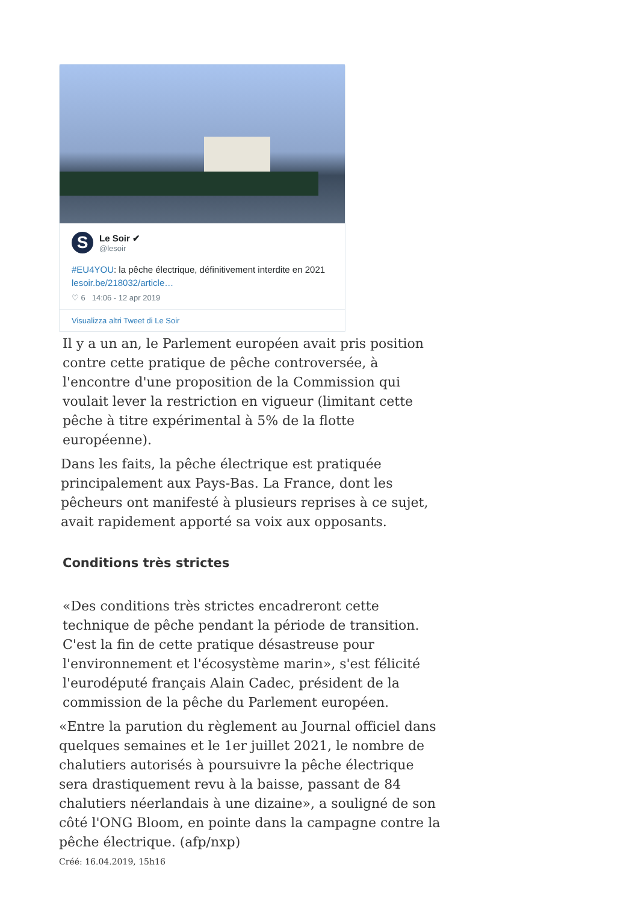S
Le Soir ✔
@lesoir
#EU4YOU: la pêche électrique, définitivement interdite en 2021 lesoir.be/218032/article…
♡ 6 14:06 - 12 apr 2019
Visualizza altri Tweet di Le Soir
Il y a un an, le Parlement européen avait pris position contre cette pratique de pêche controversée, à l'encontre d'une proposition de la Commission qui voulait lever la restriction en vigueur (limitant cette pêche à titre expérimental à 5% de la flotte européenne).
Dans les faits, la pêche électrique est pratiquée principalement aux Pays-Bas. La France, dont les pêcheurs ont manifesté à plusieurs reprises à ce sujet, avait rapidement apporté sa voix aux opposants.
Conditions très strictes
«Des conditions très strictes encadreront cette technique de pêche pendant la période de transition. C'est la fin de cette pratique désastreuse pour l'environnement et l'écosystème marin», s'est félicité l'eurodéputé français Alain Cadec, président de la commission de la pêche du Parlement européen.
«Entre la parution du règlement au Journal officiel dans quelques semaines et le 1er juillet 2021, le nombre de chalutiers autorisés à poursuivre la pêche électrique sera drastiquement revu à la baisse, passant de 84 chalutiers néerlandais à une dizaine», a souligné de son côté l'ONG Bloom, en pointe dans la campagne contre la pêche électrique. (afp/nxp)
Créé: 16.04.2019, 15h16